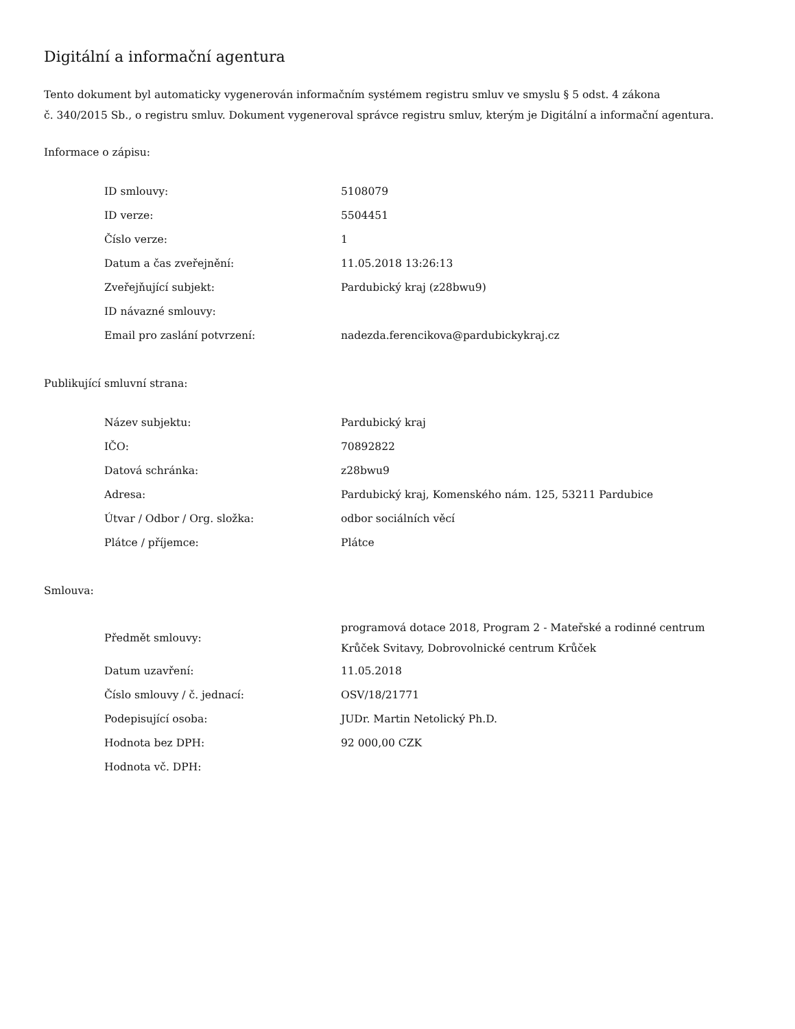Digitální a informační agentura
Tento dokument byl automaticky vygenerován informačním systémem registru smluv ve smyslu § 5 odst. 4 zákona
č. 340/2015 Sb., o registru smluv. Dokument vygeneroval správce registru smluv, kterým je Digitální a informační agentura.
Informace o zápisu:
| ID smlouvy: | 5108079 |
| ID verze: | 5504451 |
| Číslo verze: | 1 |
| Datum a čas zveřejnění: | 11.05.2018 13:26:13 |
| Zveřejňující subjekt: | Pardubický kraj (z28bwu9) |
| ID návazné smlouvy: | |
| Email pro zaslání potvrzení: | nadezda.ferencikova@pardubickykraj.cz |
Publikující smluvní strana:
| Název subjektu: | Pardubický kraj |
| IČO: | 70892822 |
| Datová schránka: | z28bwu9 |
| Adresa: | Pardubický kraj, Komenského nám. 125, 53211 Pardubice |
| Útvar / Odbor / Org. složka: | odbor sociálních věcí |
| Plátce / příjemce: | Plátce |
Smlouva:
| Předmět smlouvy: | programová dotace 2018, Program 2 - Mateřské a rodinné centrum Krůček Svitavy, Dobrovolnické centrum Krůček |
| Datum uzavření: | 11.05.2018 |
| Číslo smlouvy / č. jednací: | OSV/18/21771 |
| Podepisující osoba: | JUDr. Martin Netolický Ph.D. |
| Hodnota bez DPH: | 92 000,00 CZK |
| Hodnota vč. DPH: | |